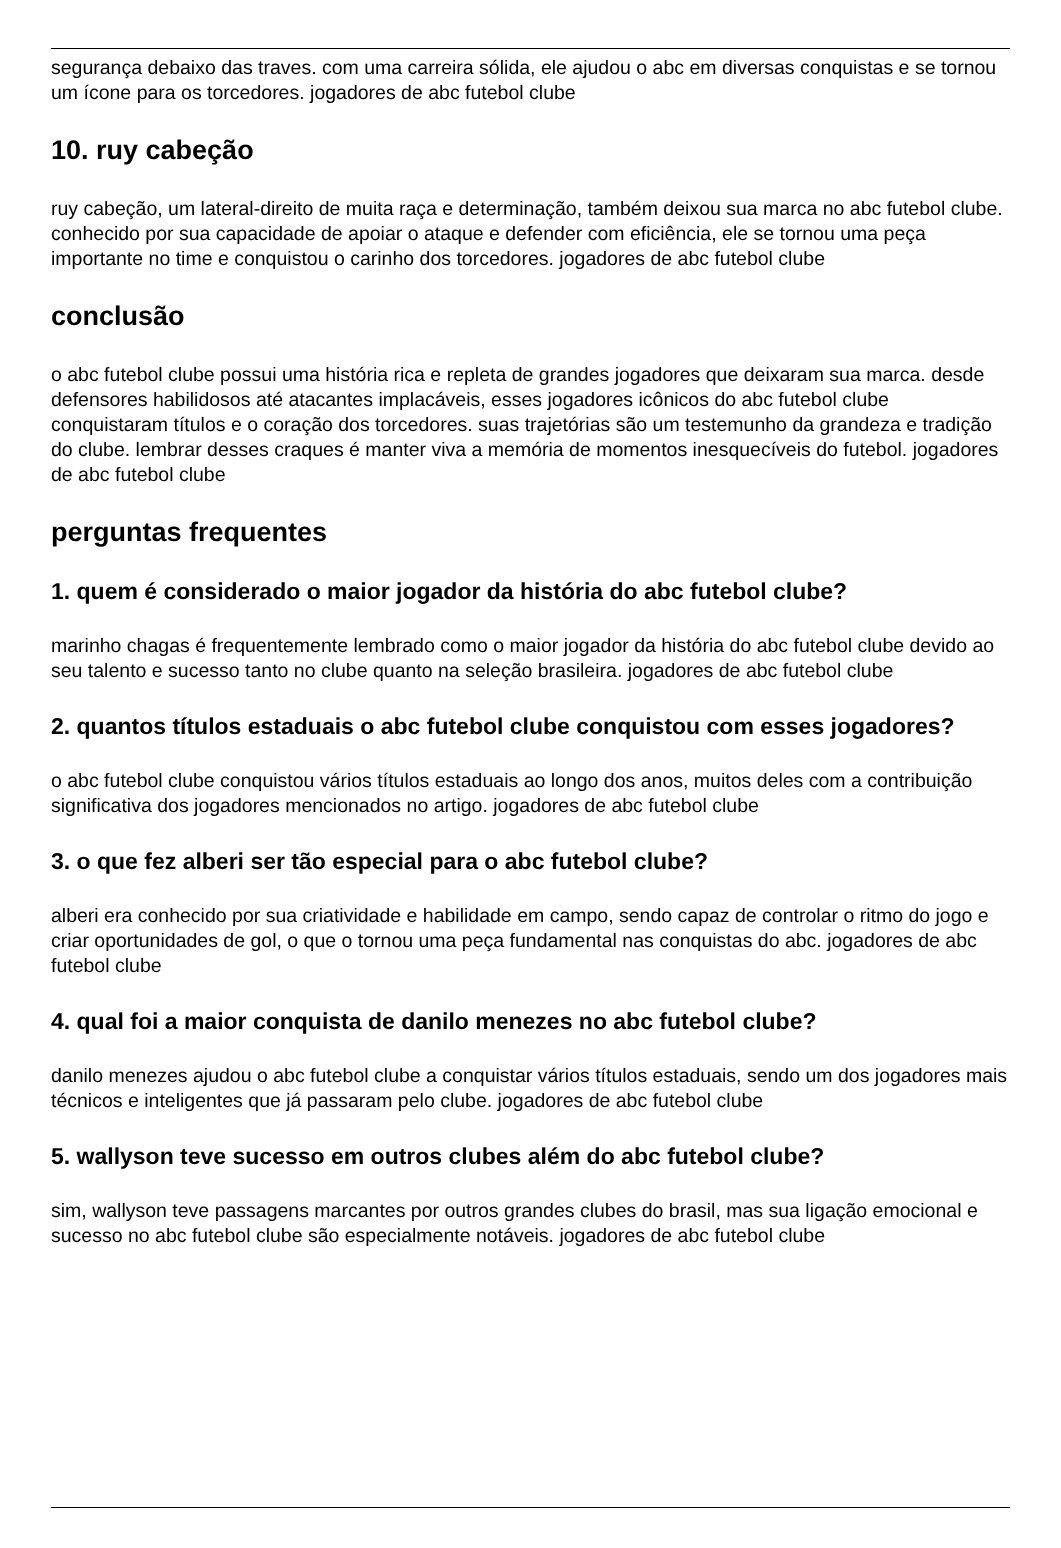segurança debaixo das traves. com uma carreira sólida, ele ajudou o abc em diversas conquistas e se tornou um ícone para os torcedores. jogadores de abc futebol clube
10. ruy cabeção
ruy cabeção, um lateral-direito de muita raça e determinação, também deixou sua marca no abc futebol clube. conhecido por sua capacidade de apoiar o ataque e defender com eficiência, ele se tornou uma peça importante no time e conquistou o carinho dos torcedores. jogadores de abc futebol clube
conclusão
o abc futebol clube possui uma história rica e repleta de grandes jogadores que deixaram sua marca. desde defensores habilidosos até atacantes implacáveis, esses jogadores icônicos do abc futebol clube conquistaram títulos e o coração dos torcedores. suas trajetórias são um testemunho da grandeza e tradição do clube. lembrar desses craques é manter viva a memória de momentos inesquecíveis do futebol. jogadores de abc futebol clube
perguntas frequentes
1. quem é considerado o maior jogador da história do abc futebol clube?
marinho chagas é frequentemente lembrado como o maior jogador da história do abc futebol clube devido ao seu talento e sucesso tanto no clube quanto na seleção brasileira. jogadores de abc futebol clube
2. quantos títulos estaduais o abc futebol clube conquistou com esses jogadores?
o abc futebol clube conquistou vários títulos estaduais ao longo dos anos, muitos deles com a contribuição significativa dos jogadores mencionados no artigo. jogadores de abc futebol clube
3. o que fez alberi ser tão especial para o abc futebol clube?
alberi era conhecido por sua criatividade e habilidade em campo, sendo capaz de controlar o ritmo do jogo e criar oportunidades de gol, o que o tornou uma peça fundamental nas conquistas do abc. jogadores de abc futebol clube
4. qual foi a maior conquista de danilo menezes no abc futebol clube?
danilo menezes ajudou o abc futebol clube a conquistar vários títulos estaduais, sendo um dos jogadores mais técnicos e inteligentes que já passaram pelo clube. jogadores de abc futebol clube
5. wallyson teve sucesso em outros clubes além do abc futebol clube?
sim, wallyson teve passagens marcantes por outros grandes clubes do brasil, mas sua ligação emocional e sucesso no abc futebol clube são especialmente notáveis. jogadores de abc futebol clube